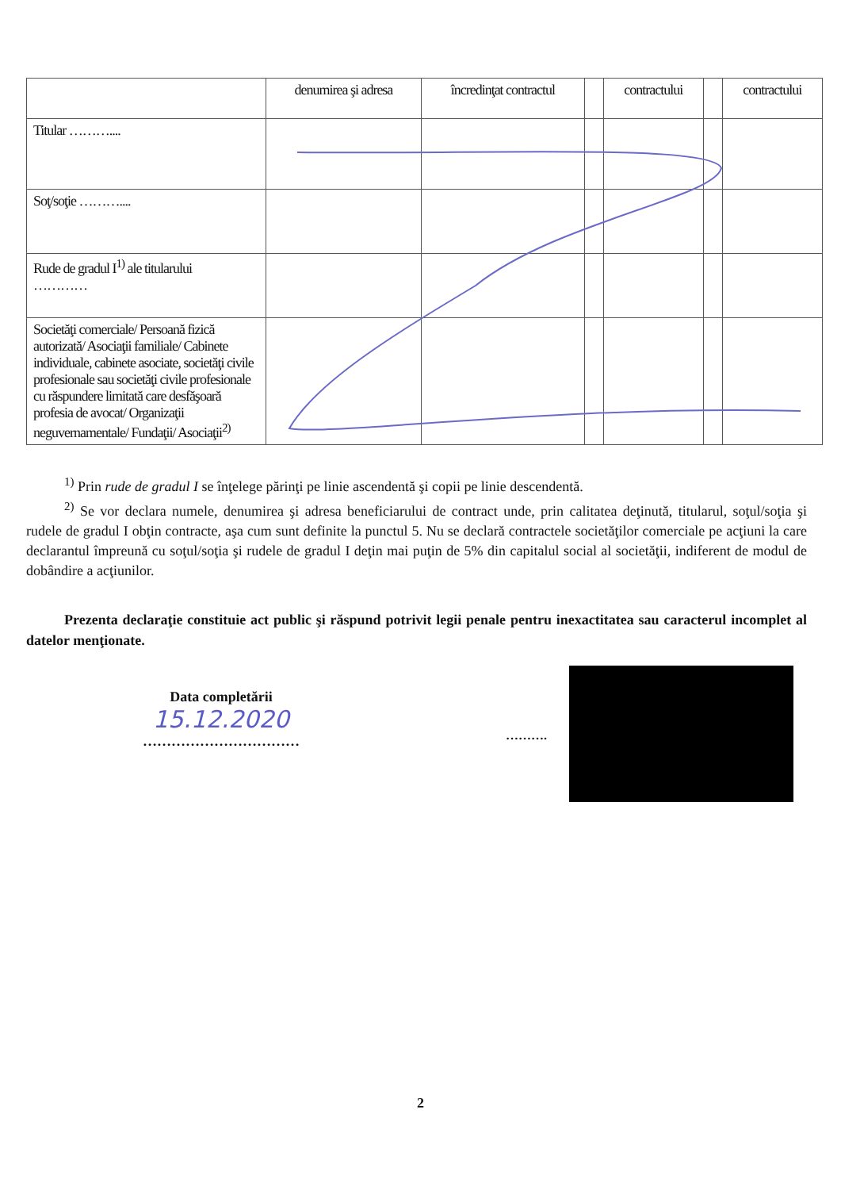| | denumirea şi adresa | încredinţat contractul | | contractului | | contractului |
| --- | --- | --- | --- | --- | --- | --- |
| Titular ……….... | | | | | | |
| Soţ/soţie ……….... | | | | | | |
| Rude de gradul I<sup>1)</sup> ale titularului ………… | | | | | | |
| Societăţi comerciale/ Persoană fizică autorizată/ Asociaţii familiale/ Cabinete individuale, cabinete asociate, societăţi civile profesionale sau societăţi civile profesionale cu răspundere limitată care desfăşoară profesia de avocat/ Organizaţii neguvernamentale/ Fundaţii/ Asociaţii<sup>2)</sup> | | | | | | |
<sup>1)</sup> Prin rude de gradul I se înţelege părinţi pe linie ascendentă şi copii pe linie descendentă.
<sup>2)</sup> Se vor declara numele, denumirea şi adresa beneficiarului de contract unde, prin calitatea deţinută, titularul, soţul/soţia şi rudele de gradul I obţin contracte, aşa cum sunt definite la punctul 5. Nu se declară contractele societăţilor comerciale pe acţiuni la care declarantul împreună cu soţul/soţia şi rudele de gradul I deţin mai puţin de 5% din capitalul social al societăţii, indiferent de modul de dobândire a acţiunilor.
Prezenta declaraţie constituie act public şi răspund potrivit legii penale pentru inexactitatea sau caracterul incomplet al datelor menţionate.
Data completării
15.12.2020
……………………………
……….
2